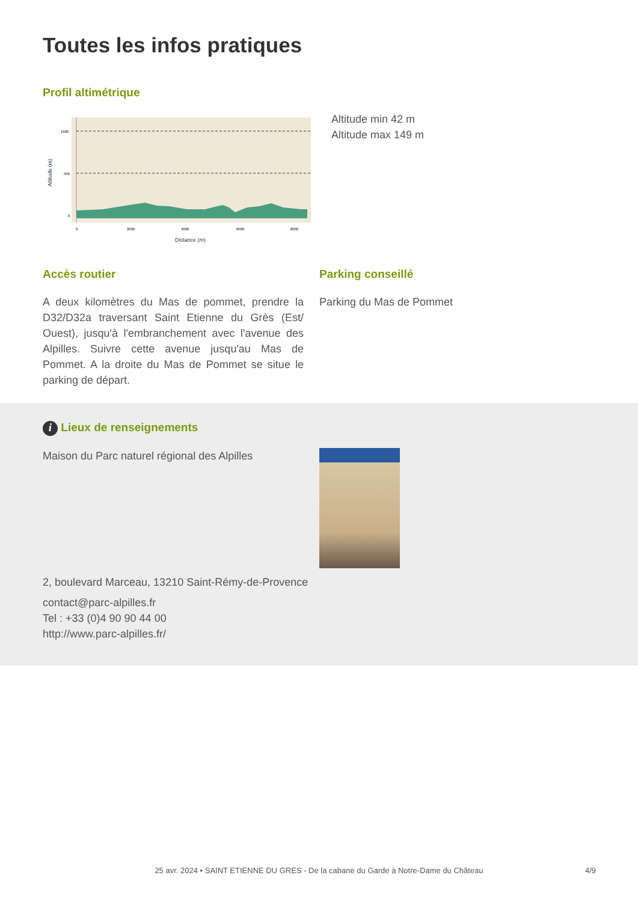Toutes les infos pratiques
Profil altimétrique
1000
500
0
0
2000
4000
6000
8000
Distance (m)
Altitude (m)
Altitude min 42 m
Altitude max 149 m
Accès routier
A deux kilomètres du Mas de pommet, prendre la D32/D32a traversant Saint Etienne du Grès (Est/ Ouest), jusqu'à l'embranchement avec l'avenue des Alpilles. Suivre cette avenue jusqu'au Mas de Pommet. A la droite du Mas de Pommet se situe le parking de départ.
Parking conseillé
Parking du Mas de Pommet
i Lieux de renseignements
Maison du Parc naturel régional des Alpilles
2, boulevard Marceau, 13210 Saint-Rémy-de-Provence
contact@parc-alpilles.fr
Tel : +33 (0)4 90 90 44 00
http://www.parc-alpilles.fr/
25 avr. 2024 • SAINT ETIENNE DU GRES - De la cabane du Garde à Notre-Dame du Château 4/9